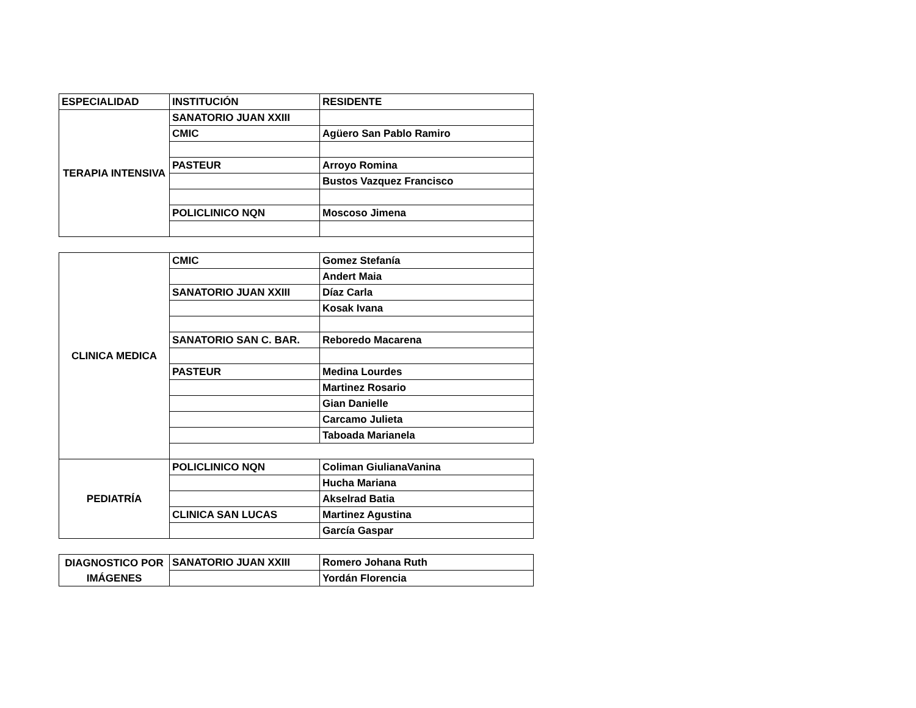| ESPECIALIDAD | INSTITUCIÓN | RESIDENTE |
| TERAPIA INTENSIVA | SANATORIO JUAN XXIII | |
| | CMIC | Agüero San Pablo Ramiro |
| | PASTEUR | Arroyo Romina |
| | | Bustos Vazquez Francisco |
| | POLICLINICO NQN | Moscoso Jimena |
| CLINICA MEDICA | CMIC | Gomez Stefanía |
| | | Andert Maia |
| | SANATORIO JUAN XXIII | Díaz Carla |
| | | Kosak Ivana |
| | SANATORIO SAN C. BAR. | Reboredo Macarena |
| | PASTEUR | Medina Lourdes |
| | | Martinez Rosario |
| | | Gian Danielle |
| | | Carcamo Julieta |
| | | Taboada Marianela |
| PEDIATRÍA | POLICLINICO NQN | Coliman GiulianaVanina |
| | | Hucha Mariana |
| | | Akselrad Batia |
| | CLINICA SAN LUCAS | Martinez Agustina |
| | | García Gaspar |
| DIAGNOSTICO POR IMÁGENES | SANATORIO JUAN XXIII | Romero Johana Ruth |
| | | Yordán Florencia |